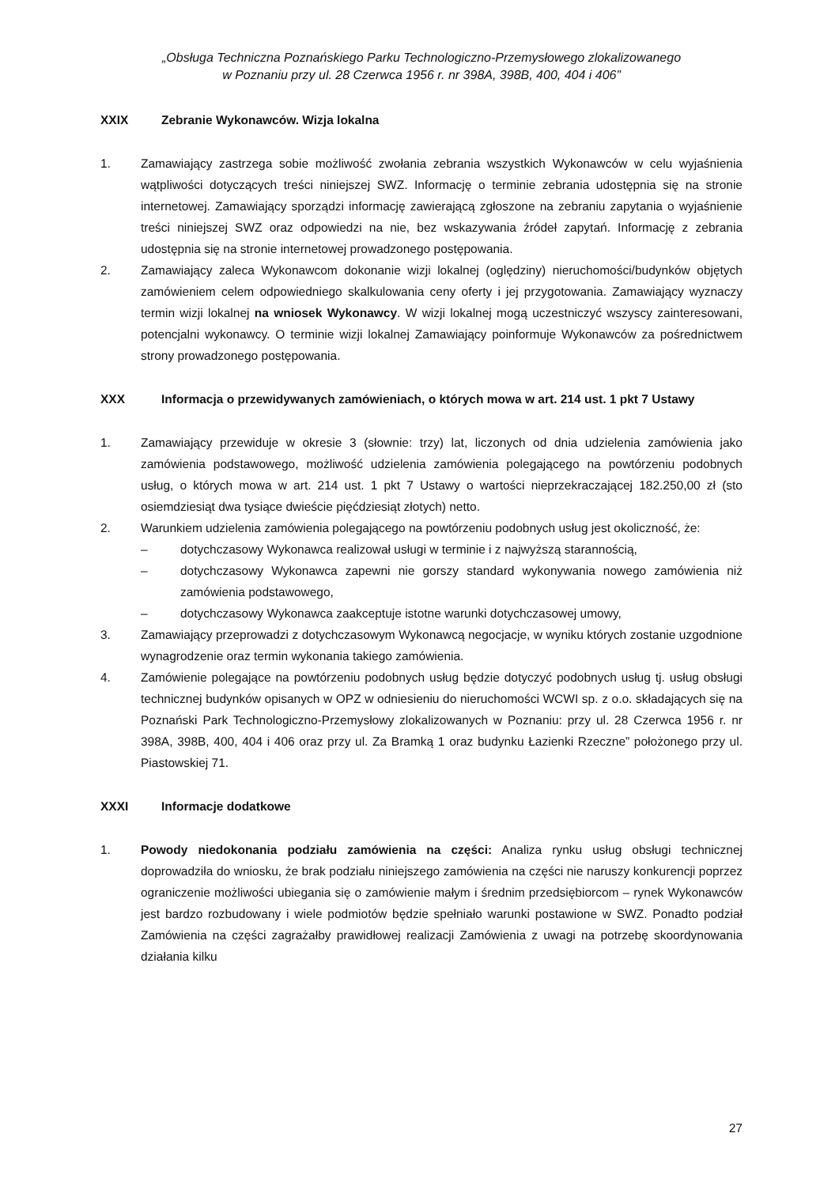„Obsługa Techniczna Poznańskiego Parku Technologiczno-Przemysłowego zlokalizowanego
w Poznaniu przy ul. 28 Czerwca 1956 r. nr 398A, 398B, 400, 404 i 406”
XXIX Zebranie Wykonawców. Wizja lokalna
1. Zamawiający zastrzega sobie możliwość zwołania zebrania wszystkich Wykonawców w celu wyjaśnienia wątpliwości dotyczących treści niniejszej SWZ. Informację o terminie zebrania udostępnia się na stronie internetowej. Zamawiający sporządzi informację zawierającą zgłoszone na zebraniu zapytania o wyjaśnienie treści niniejszej SWZ oraz odpowiedzi na nie, bez wskazywania źródeł zapytań. Informację z zebrania udostępnia się na stronie internetowej prowadzonego postępowania.
2. Zamawiający zaleca Wykonawcom dokonanie wizji lokalnej (oględziny) nieruchomości/budynków objętych zamówieniem celem odpowiedniego skalkulowania ceny oferty i jej przygotowania. Zamawiający wyznaczy termin wizji lokalnej na wniosek Wykonawcy. W wizji lokalnej mogą uczestniczyć wszyscy zainteresowani, potencjalni wykonawcy. O terminie wizji lokalnej Zamawiający poinformuje Wykonawców za pośrednictwem strony prowadzonego postępowania.
XXX Informacja o przewidywanych zamówieniach, o których mowa w art. 214 ust. 1 pkt 7 Ustawy
1. Zamawiający przewiduje w okresie 3 (słownie: trzy) lat, liczonych od dnia udzielenia zamówienia jako zamówienia podstawowego, możliwość udzielenia zamówienia polegającego na powtórzeniu podobnych usług, o których mowa w art. 214 ust. 1 pkt 7 Ustawy o wartości nieprzekraczającej 182.250,00 zł (sto osiemdziesiąt dwa tysiące dwieście pięćdziesiąt złotych) netto.
2. Warunkiem udzielenia zamówienia polegającego na powtórzeniu podobnych usług jest okoliczność, że:
– dotychczasowy Wykonawca realizował usługi w terminie i z najwyższą starannością,
– dotychczasowy Wykonawca zapewni nie gorszy standard wykonywania nowego zamówienia niż zamówienia podstawowego,
– dotychczasowy Wykonawca zaakceptuje istotne warunki dotychczasowej umowy,
3. Zamawiający przeprowadzi z dotychczasowym Wykonawcą negocjacje, w wyniku których zostanie uzgodnione wynagrodzenie oraz termin wykonania takiego zamówienia.
4. Zamówienie polegające na powtórzeniu podobnych usług będzie dotyczyć podobnych usług tj. usług obsługi technicznej budynków opisanych w OPZ w odniesieniu do nieruchomości WCWI sp. z o.o. składających się na Poznański Park Technologiczno-Przemysłowy zlokalizowanych w Poznaniu: przy ul. 28 Czerwca 1956 r. nr 398A, 398B, 400, 404 i 406 oraz przy ul. Za Bramką 1 oraz budynku Łazienki Rzeczne” położonego przy ul. Piastowskiej 71.
XXXI Informacje dodatkowe
1. Powody niedokonania podziału zamówienia na części: Analiza rynku usług obsługi technicznej doprowadziła do wniosku, że brak podziału niniejszego zamówienia na części nie naruszy konkurencji poprzez ograniczenie możliwości ubiegania się o zamówienie małym i średnim przedsiębiorcom – rynek Wykonawców jest bardzo rozbudowany i wiele podmiotów będzie spełniało warunki postawione w SWZ. Ponadto podział Zamówienia na części zagrażałby prawidłowej realizacji Zamówienia z uwagi na potrzebę skoordynowania działania kilku
27